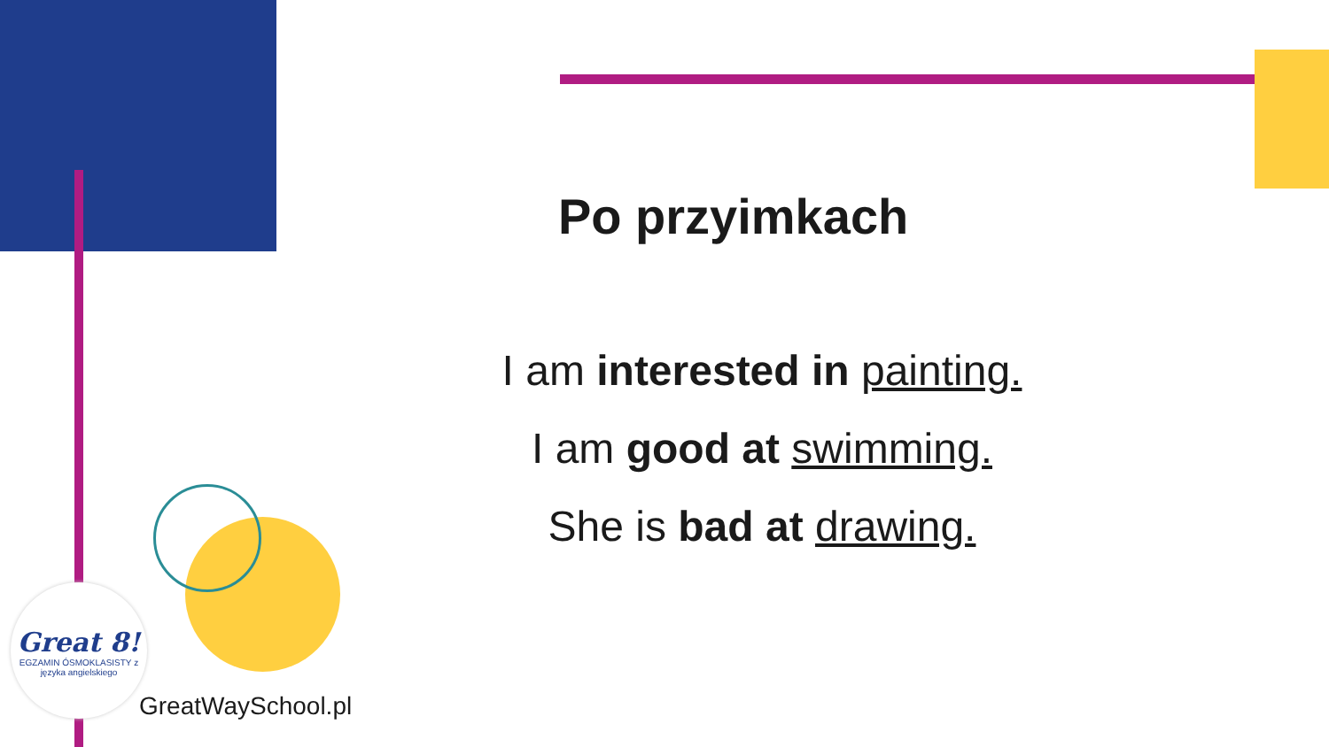Po przyimkach
I am interested in painting.
I am good at swimming.
She is bad at drawing.
Great 8!
EGZAMIN ÓSMOKLASISTY z języka angielskiego
GreatWaySchool.pl